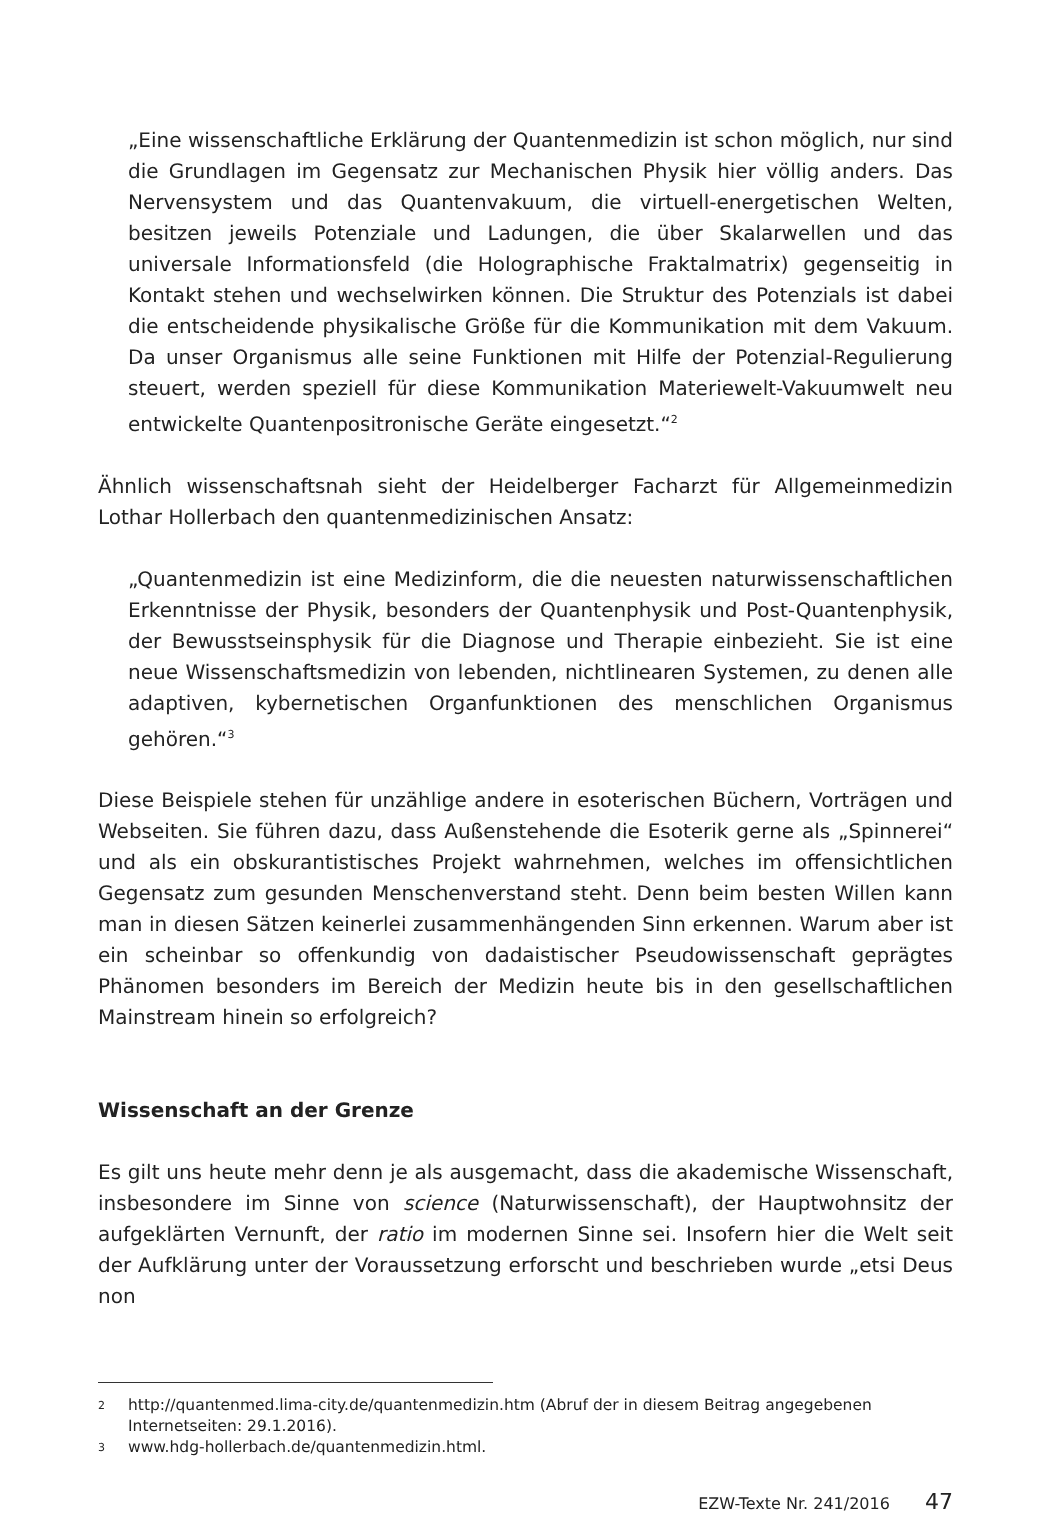„Eine wissenschaftliche Erklärung der Quantenmedizin ist schon möglich, nur sind die Grundlagen im Gegensatz zur Mechanischen Physik hier völlig anders. Das Nervensystem und das Quantenvakuum, die virtuell-energetischen Welten, besitzen jeweils Potenziale und Ladungen, die über Skalarwellen und das universale Informationsfeld (die Holographische Fraktalmatrix) gegenseitig in Kontakt stehen und wechselwirken können. Die Struktur des Potenzials ist dabei die entscheidende physikalische Größe für die Kommunikation mit dem Vakuum. Da unser Organismus alle seine Funktionen mit Hilfe der Potenzial-Regulierung steuert, werden speziell für diese Kommunikation Materiewelt-Vakuumwelt neu entwickelte Quantenpositronische Geräte eingesetzt.“<sup>2</sup>
Ähnlich wissenschaftsnah sieht der Heidelberger Facharzt für Allgemeinmedizin Lothar Hollerbach den quantenmedizinischen Ansatz:
„Quantenmedizin ist eine Medizinform, die die neuesten naturwissenschaftlichen Erkenntnisse der Physik, besonders der Quantenphysik und Post-Quantenphysik, der Bewusstseinsphysik für die Diagnose und Therapie einbezieht. Sie ist eine neue Wissenschaftsmedizin von lebenden, nichtlinearen Systemen, zu denen alle adaptiven, kybernetischen Organfunktionen des menschlichen Organismus gehören.“<sup>3</sup>
Diese Beispiele stehen für unzählige andere in esoterischen Büchern, Vorträgen und Webseiten. Sie führen dazu, dass Außenstehende die Esoterik gerne als „Spinnerei“ und als ein obskurantistisches Projekt wahrnehmen, welches im offensichtlichen Gegensatz zum gesunden Menschenverstand steht. Denn beim besten Willen kann man in diesen Sätzen keinerlei zusammenhängenden Sinn erkennen. Warum aber ist ein scheinbar so offenkundig von dadaistischer Pseudowissenschaft geprägtes Phänomen besonders im Bereich der Medizin heute bis in den gesellschaftlichen Mainstream hinein so erfolgreich?
Wissenschaft an der Grenze
Es gilt uns heute mehr denn je als ausgemacht, dass die akademische Wissenschaft, insbesondere im Sinne von science (Naturwissenschaft), der Hauptwohnsitz der aufgeklärten Vernunft, der ratio im modernen Sinne sei. Insofern hier die Welt seit der Aufklärung unter der Voraussetzung erforscht und beschrieben wurde „etsi Deus non
2
http://quantenmed.lima-city.de/quantenmedizin.htm (Abruf der in diesem Beitrag angegebenen Internetseiten: 29.1.2016).
3
www.hdg-hollerbach.de/quantenmedizin.html.
EZW-Texte Nr. 241/2016 47